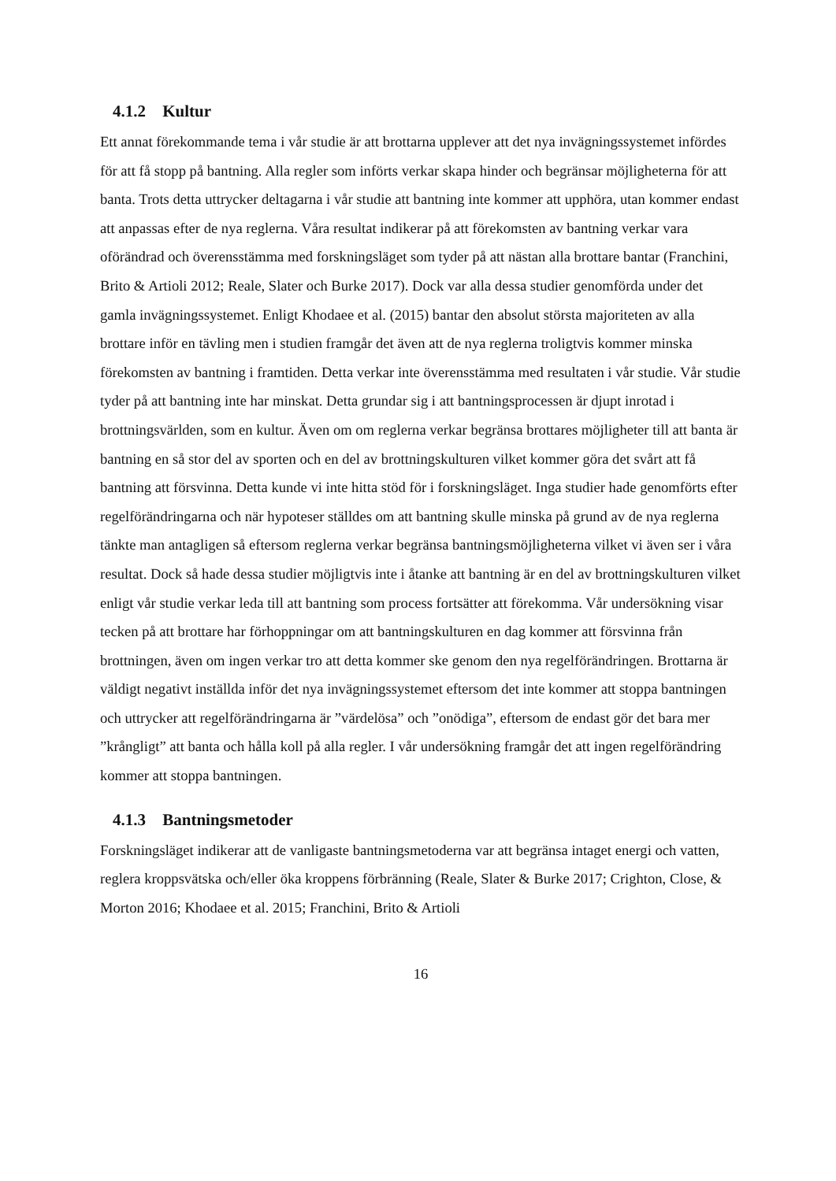4.1.2 Kultur
Ett annat förekommande tema i vår studie är att brottarna upplever att det nya invägningssystemet infördes för att få stopp på bantning. Alla regler som införts verkar skapa hinder och begränsar möjligheterna för att banta. Trots detta uttrycker deltagarna i vår studie att bantning inte kommer att upphöra, utan kommer endast att anpassas efter de nya reglerna. Våra resultat indikerar på att förekomsten av bantning verkar vara oförändrad och överensstämma med forskningsläget som tyder på att nästan alla brottare bantar (Franchini, Brito & Artioli 2012; Reale, Slater och Burke 2017). Dock var alla dessa studier genomförda under det gamla invägningssystemet. Enligt Khodaee et al. (2015) bantar den absolut största majoriteten av alla brottare inför en tävling men i studien framgår det även att de nya reglerna troligtvis kommer minska förekomsten av bantning i framtiden. Detta verkar inte överensstämma med resultaten i vår studie. Vår studie tyder på att bantning inte har minskat. Detta grundar sig i att bantningsprocessen är djupt inrotad i brottningsvärlden, som en kultur. Även om om reglerna verkar begränsa brottares möjligheter till att banta är bantning en så stor del av sporten och en del av brottningskulturen vilket kommer göra det svårt att få bantning att försvinna. Detta kunde vi inte hitta stöd för i forskningsläget. Inga studier hade genomförts efter regelförändringarna och när hypoteser ställdes om att bantning skulle minska på grund av de nya reglerna tänkte man antagligen så eftersom reglerna verkar begränsa bantningsmöjligheterna vilket vi även ser i våra resultat. Dock så hade dessa studier möjligtvis inte i åtanke att bantning är en del av brottningskulturen vilket enligt vår studie verkar leda till att bantning som process fortsätter att förekomma. Vår undersökning visar tecken på att brottare har förhoppningar om att bantningskulturen en dag kommer att försvinna från brottningen, även om ingen verkar tro att detta kommer ske genom den nya regelförändringen. Brottarna är väldigt negativt inställda inför det nya invägningssystemet eftersom det inte kommer att stoppa bantningen och uttrycker att regelförändringarna är ”värdelösa” och ”onödiga”, eftersom de endast gör det bara mer ”krångligt” att banta och hålla koll på alla regler. I vår undersökning framgår det att ingen regelförändring kommer att stoppa bantningen.
4.1.3 Bantningsmetoder
Forskningsläget indikerar att de vanligaste bantningsmetoderna var att begränsa intaget energi och vatten, reglera kroppsvätska och/eller öka kroppens förbränning (Reale, Slater & Burke 2017; Crighton, Close, & Morton 2016; Khodaee et al. 2015; Franchini, Brito & Artioli
16